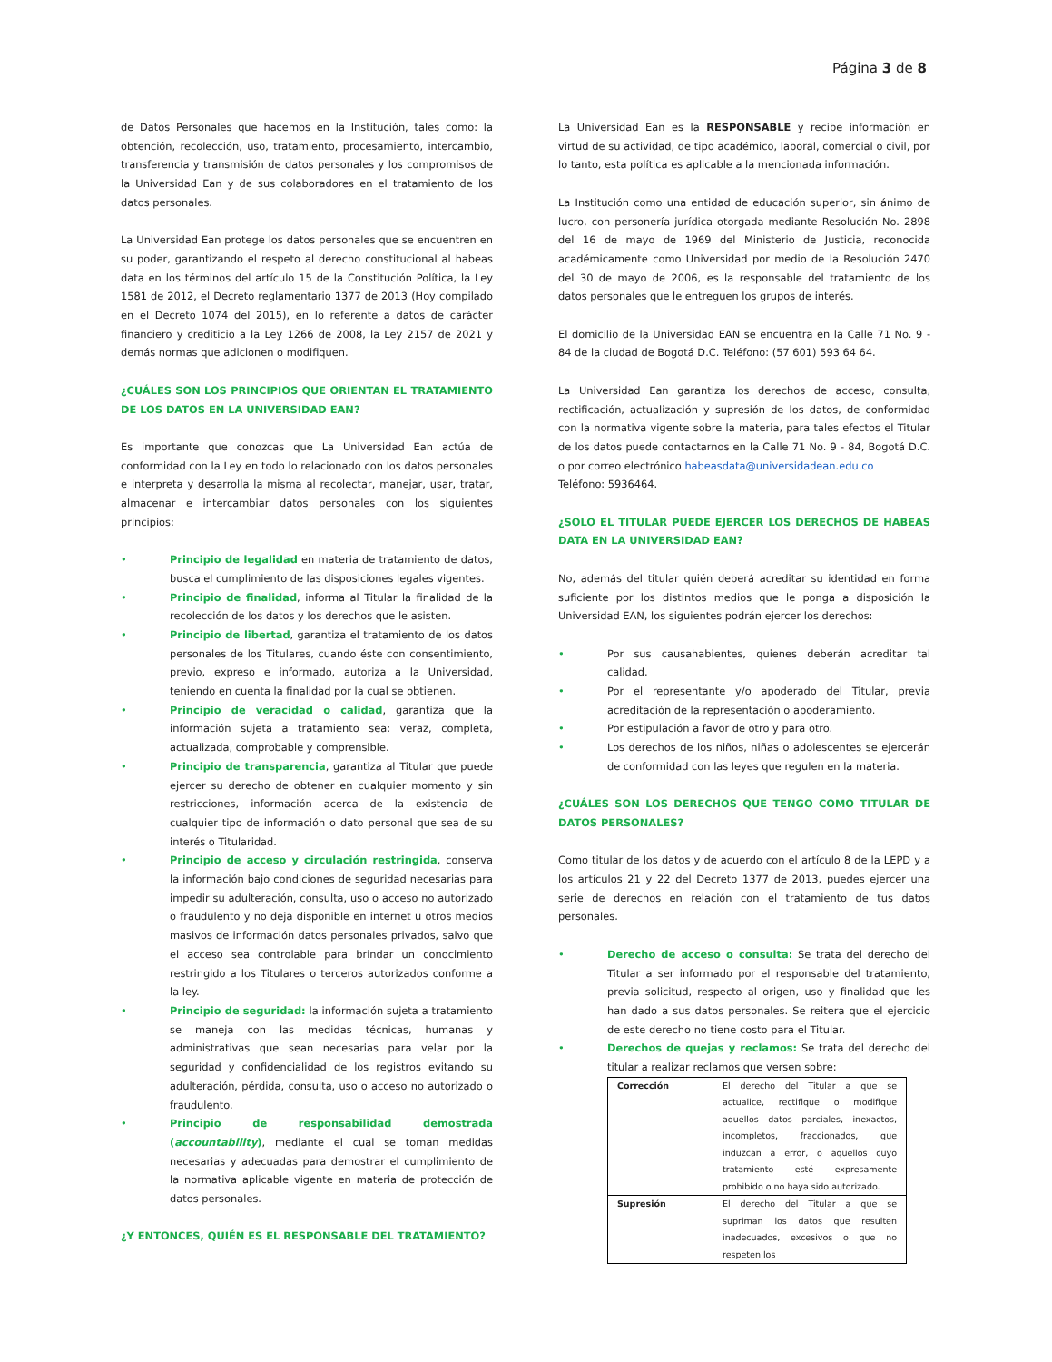Página 3 de 8
de Datos Personales que hacemos en la Institución, tales como: la obtención, recolección, uso, tratamiento, procesamiento, intercambio, transferencia y transmisión de datos personales y los compromisos de la Universidad Ean y de sus colaboradores en el tratamiento de los datos personales.
La Universidad Ean protege los datos personales que se encuentren en su poder, garantizando el respeto al derecho constitucional al habeas data en los términos del artículo 15 de la Constitución Política, la Ley 1581 de 2012, el Decreto reglamentario 1377 de 2013 (Hoy compilado en el Decreto 1074 del 2015), en lo referente a datos de carácter financiero y crediticio a la Ley 1266 de 2008, la Ley 2157 de 2021 y demás normas que adicionen o modifiquen.
¿CUÁLES SON LOS PRINCIPIOS QUE ORIENTAN EL TRATAMIENTO DE LOS DATOS EN LA UNIVERSIDAD EAN?
Es importante que conozcas que La Universidad Ean actúa de conformidad con la Ley en todo lo relacionado con los datos personales e interpreta y desarrolla la misma al recolectar, manejar, usar, tratar, almacenar e intercambiar datos personales con los siguientes principios:
• Principio de legalidad en materia de tratamiento de datos, busca el cumplimiento de las disposiciones legales vigentes.
• Principio de finalidad, informa al Titular la finalidad de la recolección de los datos y los derechos que le asisten.
• Principio de libertad, garantiza el tratamiento de los datos personales de los Titulares, cuando éste con consentimiento, previo, expreso e informado, autoriza a la Universidad, teniendo en cuenta la finalidad por la cual se obtienen.
• Principio de veracidad o calidad, garantiza que la información sujeta a tratamiento sea: veraz, completa, actualizada, comprobable y comprensible.
• Principio de transparencia, garantiza al Titular que puede ejercer su derecho de obtener en cualquier momento y sin restricciones, información acerca de la existencia de cualquier tipo de información o dato personal que sea de su interés o Titularidad.
• Principio de acceso y circulación restringida, conserva la información bajo condiciones de seguridad necesarias para impedir su adulteración, consulta, uso o acceso no autorizado o fraudulento y no deja disponible en internet u otros medios masivos de información datos personales privados, salvo que el acceso sea controlable para brindar un conocimiento restringido a los Titulares o terceros autorizados conforme a la ley.
• Principio de seguridad: la información sujeta a tratamiento se maneja con las medidas técnicas, humanas y administrativas que sean necesarias para velar por la seguridad y confidencialidad de los registros evitando su adulteración, pérdida, consulta, uso o acceso no autorizado o fraudulento.
• Principio de responsabilidad demostrada (accountability), mediante el cual se toman medidas necesarias y adecuadas para demostrar el cumplimiento de la normativa aplicable vigente en materia de protección de datos personales.
¿Y ENTONCES, QUIÉN ES EL RESPONSABLE DEL TRATAMIENTO?
La Universidad Ean es la RESPONSABLE y recibe información en virtud de su actividad, de tipo académico, laboral, comercial o civil, por lo tanto, esta política es aplicable a la mencionada información.
La Institución como una entidad de educación superior, sin ánimo de lucro, con personería jurídica otorgada mediante Resolución No. 2898 del 16 de mayo de 1969 del Ministerio de Justicia, reconocida académicamente como Universidad por medio de la Resolución 2470 del 30 de mayo de 2006, es la responsable del tratamiento de los datos personales que le entreguen los grupos de interés.
El domicilio de la Universidad EAN se encuentra en la Calle 71 No. 9 - 84 de la ciudad de Bogotá D.C. Teléfono: (57 601) 593 64 64.
La Universidad Ean garantiza los derechos de acceso, consulta, rectificación, actualización y supresión de los datos, de conformidad con la normativa vigente sobre la materia, para tales efectos el Titular de los datos puede contactarnos en la Calle 71 No. 9 - 84, Bogotá D.C. o por correo electrónico habeasdata@universidadean.edu.co
Teléfono: 5936464.
¿SOLO EL TITULAR PUEDE EJERCER LOS DERECHOS DE HABEAS DATA EN LA UNIVERSIDAD EAN?
No, además del titular quién deberá acreditar su identidad en forma suficiente por los distintos medios que le ponga a disposición la Universidad EAN, los siguientes podrán ejercer los derechos:
• Por sus causahabientes, quienes deberán acreditar tal calidad.
• Por el representante y/o apoderado del Titular, previa acreditación de la representación o apoderamiento.
• Por estipulación a favor de otro y para otro.
• Los derechos de los niños, niñas o adolescentes se ejercerán de conformidad con las leyes que regulen en la materia.
¿CUÁLES SON LOS DERECHOS QUE TENGO COMO TITULAR DE DATOS PERSONALES?
Como titular de los datos y de acuerdo con el artículo 8 de la LEPD y a los artículos 21 y 22 del Decreto 1377 de 2013, puedes ejercer una serie de derechos en relación con el tratamiento de tus datos personales.
• Derecho de acceso o consulta: Se trata del derecho del Titular a ser informado por el responsable del tratamiento, previa solicitud, respecto al origen, uso y finalidad que les han dado a sus datos personales. Se reitera que el ejercicio de este derecho no tiene costo para el Titular.
• Derechos de quejas y reclamos: Se trata del derecho del titular a realizar reclamos que versen sobre:
| Corrección | El derecho del Titular a que se actualice, rectifique o modifique aquellos datos parciales, inexactos, incompletos, fraccionados, que induzcan a error, o aquellos cuyo tratamiento esté expresamente prohibido o no haya sido autorizado. |
| Supresión | El derecho del Titular a que se supriman los datos que resulten inadecuados, excesivos o que no respeten los |